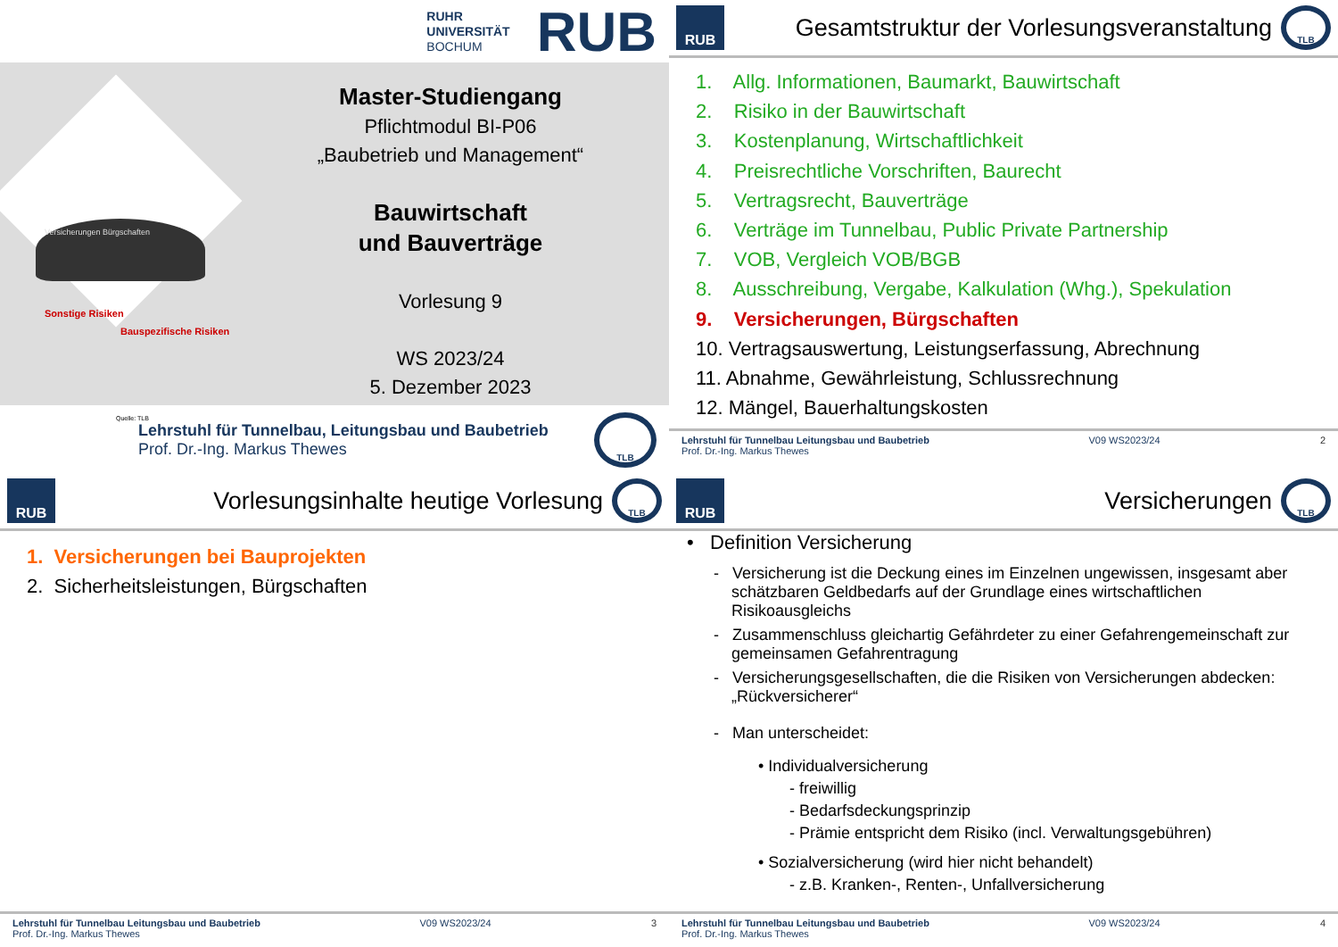RUHR
UNIVERSITÄT
BOCHUM
RUB
Versicherungen Bürgschaften
Sonstige Risiken
Bauspezifische Risiken
Quelle: TLB
Master-Studiengang
Pflichtmodul BI-P06
„Baubetrieb und Management“
Bauwirtschaft
und Bauverträge
Vorlesung 9
WS 2023/24
5. Dezember 2023
Lehrstuhl für Tunnelbau, Leitungsbau und Baubetrieb
Prof. Dr.-Ing. Markus Thewes
TLB
RUB
Gesamtstruktur der Vorlesungsveranstaltung
TLB
1. Allg. Informationen, Baumarkt, Bauwirtschaft
2. Risiko in der Bauwirtschaft
3. Kostenplanung, Wirtschaftlichkeit
4. Preisrechtliche Vorschriften, Baurecht
5. Vertragsrecht, Bauverträge
6. Verträge im Tunnelbau, Public Private Partnership
7. VOB, Vergleich VOB/BGB
8. Ausschreibung, Vergabe, Kalkulation (Whg.), Spekulation
9. Versicherungen, Bürgschaften
10. Vertragsauswertung, Leistungserfassung, Abrechnung
11. Abnahme, Gewährleistung, Schlussrechnung
12. Mängel, Bauerhaltungskosten
Lehrstuhl für Tunnelbau Leitungsbau und Baubetrieb
Prof. Dr.-Ing. Markus Thewes
V09 WS2023/24 2
RUB
Vorlesungsinhalte heutige Vorlesung
TLB
1. Versicherungen bei Bauprojekten
2. Sicherheitsleistungen, Bürgschaften
Lehrstuhl für Tunnelbau Leitungsbau und Baubetrieb
Prof. Dr.-Ing. Markus Thewes
V09 WS2023/24 3
RUB
Versicherungen
TLB
• Definition Versicherung
- Versicherung ist die Deckung eines im Einzelnen ungewissen, insgesamt aber schätzbaren Geldbedarfs auf der Grundlage eines wirtschaftlichen Risikoausgleichs
- Zusammenschluss gleichartig Gefährdeter zu einer Gefahrengemeinschaft zur gemeinsamen Gefahrentragung
- Versicherungsgesellschaften, die die Risiken von Versicherungen abdecken: „Rückversicherer“
- Man unterscheidet:
• Individualversicherung
- freiwillig
- Bedarfsdeckungsprinzip
- Prämie entspricht dem Risiko (incl. Verwaltungsgebühren)
• Sozialversicherung (wird hier nicht behandelt)
- z.B. Kranken-, Renten-, Unfallversicherung
Lehrstuhl für Tunnelbau Leitungsbau und Baubetrieb
Prof. Dr.-Ing. Markus Thewes
V09 WS2023/24 4